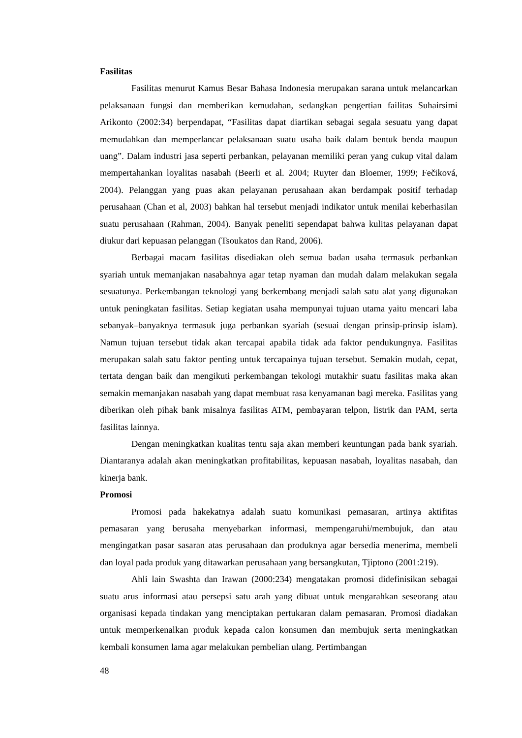Fasilitas
Fasilitas menurut Kamus Besar Bahasa Indonesia merupakan sarana untuk melancarkan pelaksanaan fungsi dan memberikan kemudahan, sedangkan pengertian failitas Suhairsimi Arikonto (2002:34) berpendapat, “Fasilitas dapat diartikan sebagai segala sesuatu yang dapat memudahkan dan memperlancar pelaksanaan suatu usaha baik dalam bentuk benda maupun uang”. Dalam industri jasa seperti perbankan, pelayanan memiliki peran yang cukup vital dalam mempertahankan loyalitas nasabah (Beerli et al. 2004; Ruyter dan Bloemer, 1999; Fečiková, 2004). Pelanggan yang puas akan pelayanan perusahaan akan berdampak positif terhadap perusahaan (Chan et al, 2003) bahkan hal tersebut menjadi indikator untuk menilai keberhasilan suatu perusahaan (Rahman, 2004). Banyak peneliti sependapat bahwa kulitas pelayanan dapat diukur dari kepuasan pelanggan (Tsoukatos dan Rand, 2006).
Berbagai macam fasilitas disediakan oleh semua badan usaha termasuk perbankan syariah untuk memanjakan nasabahnya agar tetap nyaman dan mudah dalam melakukan segala sesuatunya. Perkembangan teknologi yang berkembang menjadi salah satu alat yang digunakan untuk peningkatan fasilitas. Setiap kegiatan usaha mempunyai tujuan utama yaitu mencari laba sebanyak–banyaknya termasuk juga perbankan syariah (sesuai dengan prinsip-prinsip islam). Namun tujuan tersebut tidak akan tercapai apabila tidak ada faktor pendukungnya. Fasilitas merupakan salah satu faktor penting untuk tercapainya tujuan tersebut. Semakin mudah, cepat, tertata dengan baik dan mengikuti perkembangan tekologi mutakhir suatu fasilitas maka akan semakin memanjakan nasabah yang dapat membuat rasa kenyamanan bagi mereka. Fasilitas yang diberikan oleh pihak bank misalnya fasilitas ATM, pembayaran telpon, listrik dan PAM, serta fasilitas lainnya.
Dengan meningkatkan kualitas tentu saja akan memberi keuntungan pada bank syariah. Diantaranya adalah akan meningkatkan profitabilitas, kepuasan nasabah, loyalitas nasabah, dan kinerja bank.
Promosi
Promosi pada hakekatnya adalah suatu komunikasi pemasaran, artinya aktifitas pemasaran yang berusaha menyebarkan informasi, mempengaruhi/membujuk, dan atau mengingatkan pasar sasaran atas perusahaan dan produknya agar bersedia menerima, membeli dan loyal pada produk yang ditawarkan perusahaan yang bersangkutan, Tjiptono (2001:219).
Ahli lain Swashta dan Irawan (2000:234) mengatakan promosi didefinisikan sebagai suatu arus informasi atau persepsi satu arah yang dibuat untuk mengarahkan seseorang atau organisasi kepada tindakan yang menciptakan pertukaran dalam pemasaran. Promosi diadakan untuk memperkenalkan produk kepada calon konsumen dan membujuk serta meningkatkan kembali konsumen lama agar melakukan pembelian ulang. Pertimbangan
48